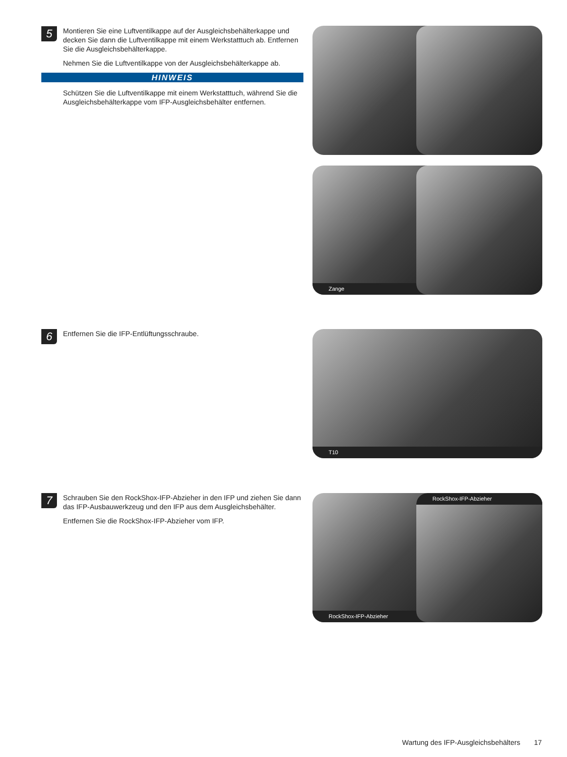5
Montieren Sie eine Luftventilkappe auf der Ausgleichsbehälterkappe und decken Sie dann die Luftventilkappe mit einem Werkstatttuch ab. Entfernen Sie die Ausgleichsbehälterkappe.
Nehmen Sie die Luftventilkappe von der Ausgleichsbehälterkappe ab.
HINWEIS
Schützen Sie die Luftventilkappe mit einem Werkstatttuch, während Sie die Ausgleichsbehälterkappe vom IFP-Ausgleichsbehälter entfernen.
Zange
6
Entfernen Sie die IFP-Entlüftungsschraube.
T10
7
Schrauben Sie den RockShox-IFP-Abzieher in den IFP und ziehen Sie dann das IFP-Ausbauwerkzeug und den IFP aus dem Ausgleichsbehälter.
Entfernen Sie die RockShox-IFP-Abzieher vom IFP.
RockShox-IFP-Abzieher RockShox-IFP-Abzieher
Wartung des IFP-Ausgleichsbehälters 17